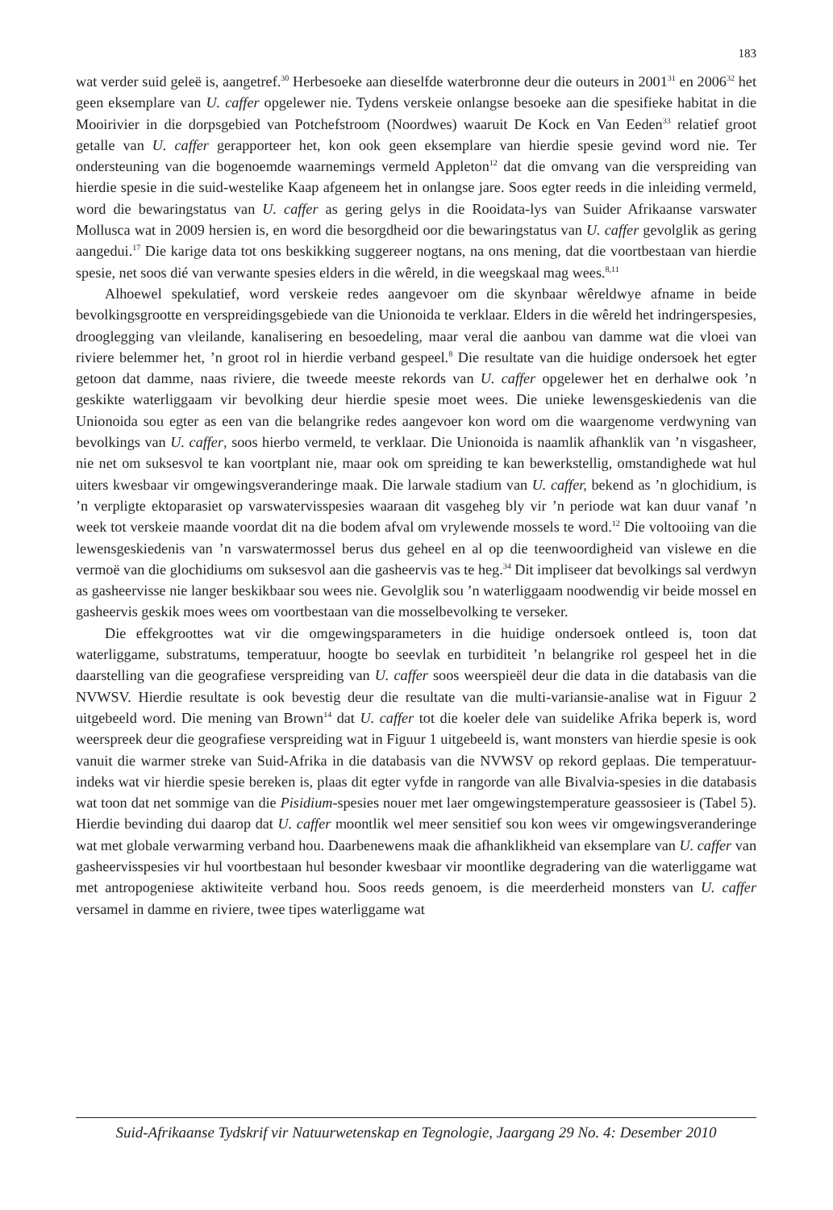183
wat verder suid geleë is, aangetref.<sup>30</sup> Herbesoeke aan dieselfde waterbronne deur die outeurs in 2001<sup>31</sup> en 2006<sup>32</sup> het geen eksemplare van U. caffer opgelewer nie. Tydens verskeie onlangse besoeke aan die spesifieke habitat in die Mooirivier in die dorpsgebied van Potchefstroom (Noordwes) waaruit De Kock en Van Eeden<sup>33</sup> relatief groot getalle van U. caffer gerapporteer het, kon ook geen eksemplare van hierdie spesie gevind word nie. Ter ondersteuning van die bogenoemde waarnemings vermeld Appleton<sup>12</sup> dat die omvang van die verspreiding van hierdie spesie in die suid-westelike Kaap afgeneem het in onlangse jare. Soos egter reeds in die inleiding vermeld, word die bewaringstatus van U. caffer as gering gelys in die Rooidata-lys van Suider Afrikaanse varswater Mollusca wat in 2009 hersien is, en word die besorgdheid oor die bewaringstatus van U. caffer gevolglik as gering aangedui.<sup>17</sup> Die karige data tot ons beskikking suggereer nogtans, na ons mening, dat die voortbestaan van hierdie spesie, net soos dié van verwante spesies elders in die wêreld, in die weegskaal mag wees.<sup>8,11</sup>
Alhoewel spekulatief, word verskeie redes aangevoer om die skynbaar wêreldwye afname in beide bevolkingsgrootte en verspreidingsgebiede van die Unionoida te verklaar. Elders in die wêreld het indringerspesies, drooglegging van vleilande, kanalisering en besoedeling, maar veral die aanbou van damme wat die vloei van riviere belemmer het, ’n groot rol in hierdie verband gespeel.<sup>8</sup> Die resultate van die huidige ondersoek het egter getoon dat damme, naas riviere, die tweede meeste rekords van U. caffer opgelewer het en derhalwe ook ’n geskikte waterliggaam vir bevolking deur hierdie spesie moet wees. Die unieke lewensgeskiedenis van die Unionoida sou egter as een van die belangrike redes aangevoer kon word om die waargenome verdwyning van bevolkings van U. caffer, soos hierbo vermeld, te verklaar. Die Unionoida is naamlik afhanklik van ’n visgasheer, nie net om suksesvol te kan voortplant nie, maar ook om spreiding te kan bewerkstellig, omstandighede wat hul uiters kwesbaar vir omgewingsveranderinge maak. Die larwale stadium van U. caffer, bekend as ’n glochidium, is ’n verpligte ektoparasiet op varswatervisspesies waaraan dit vasgeheg bly vir ’n periode wat kan duur vanaf ’n week tot verskeie maande voordat dit na die bodem afval om vrylewende mossels te word.<sup>12</sup> Die voltooiing van die lewensgeskiedenis van ’n varswatermossel berus dus geheel en al op die teenwoordigheid van vislewe en die vermoë van die glochidiums om suksesvol aan die gasheervis vas te heg.<sup>34</sup> Dit impliseer dat bevolkings sal verdwyn as gasheervisse nie langer beskikbaar sou wees nie. Gevolglik sou ’n waterliggaam noodwendig vir beide mossel en gasheervis geskik moes wees om voortbestaan van die mosselbevolking te verseker.
Die effekgroottes wat vir die omgewingsparameters in die huidige ondersoek ontleed is, toon dat waterliggame, substratums, temperatuur, hoogte bo seevlak en turbiditeit ’n belangrike rol gespeel het in die daarstelling van die geografiese verspreiding van U. caffer soos weerspieël deur die data in die databasis van die NVWSV. Hierdie resultate is ook bevestig deur die resultate van die multi-variansie-analise wat in Figuur 2 uitgebeeld word. Die mening van Brown<sup>14</sup> dat U. caffer tot die koeler dele van suidelike Afrika beperk is, word weerspreek deur die geografiese verspreiding wat in Figuur 1 uitgebeeld is, want monsters van hierdie spesie is ook vanuit die warmer streke van Suid-Afrika in die databasis van die NVWSV op rekord geplaas. Die temperatuur-indeks wat vir hierdie spesie bereken is, plaas dit egter vyfde in rangorde van alle Bivalvia-spesies in die databasis wat toon dat net sommige van die Pisidium-spesies nouer met laer omgewingstemperature geassosieer is (Tabel 5). Hierdie bevinding dui daarop dat U. caffer moontlik wel meer sensitief sou kon wees vir omgewingsveranderinge wat met globale verwarming verband hou. Daarbenewens maak die afhanklikheid van eksemplare van U. caffer van gasheervisspesies vir hul voortbestaan hul besonder kwesbaar vir moontlike degradering van die waterliggame wat met antropogeniese aktiwiteite verband hou. Soos reeds genoem, is die meerderheid monsters van U. caffer versamel in damme en riviere, twee tipes waterliggame wat
Suid-Afrikaanse Tydskrif vir Natuurwetenskap en Tegnologie, Jaargang 29 No. 4: Desember 2010